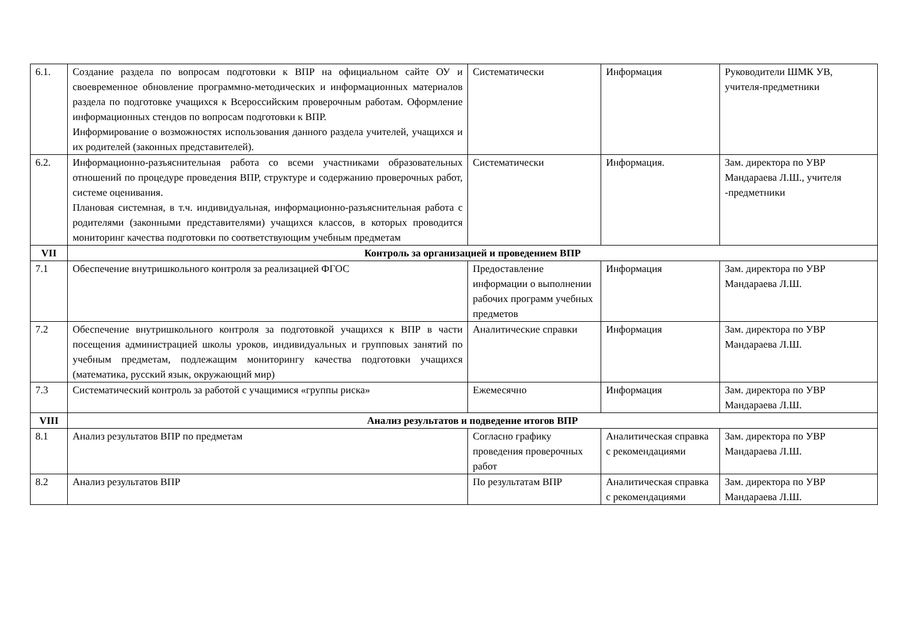| 6.1. | Создание раздела по вопросам подготовки к ВПР на официальном сайте ОУ и своевременное обновление программно-методических и информационных материалов раздела по подготовке учащихся к Всероссийским проверочным работам. Оформление информационных стендов по вопросам подготовки к ВПР. Информирование о возможностях использования данного раздела учителей, учащихся и их родителей (законных представителей). | Систематически | Информация | Руководители ШМК УВ, учителя-предметники |
| 6.2. | Информационно-разъяснительная работа со всеми участниками образовательных отношений по процедуре проведения ВПР, структуре и содержанию проверочных работ, системе оценивания. Плановая системная, в т.ч. индивидуальная, информационно-разъяснительная работа с родителями (законными представителями) учащихся классов, в которых проводится мониторинг качества подготовки по соответствующим учебным предметам | Систематически | Информация. | Зам. директора по УВР Мандараева Л.Ш., учителя -предметники |
| VII | Контроль за организацией и проведением ВПР | | | |
| 7.1 | Обеспечение внутришкольного контроля за реализацией ФГОС | Предоставление информации о выполнении рабочих программ учебных предметов | Информация | Зам. директора по УВР Мандараева Л.Ш. |
| 7.2 | Обеспечение внутришкольного контроля за подготовкой учащихся к ВПР в части посещения администрацией школы уроков, индивидуальных и групповых занятий по учебным предметам, подлежащим мониторингу качества подготовки учащихся (математика, русский язык, окружающий мир) | Аналитические справки | Информация | Зам. директора по УВР Мандараева Л.Ш. |
| 7.3 | Систематический контроль за работой с учащимися «группы риска» | Ежемесячно | Информация | Зам. директора по УВР Мандараева Л.Ш. |
| VIII | Анализ результатов и подведение итогов ВПР | | | |
| 8.1 | Анализ результатов ВПР по предметам | Согласно графику проведения проверочных работ | Аналитическая справка с рекомендациями | Зам. директора по УВР Мандараева Л.Ш. |
| 8.2 | Анализ результатов ВПР | По результатам ВПР | Аналитическая справка с рекомендациями | Зам. директора по УВР Мандараева Л.Ш. |